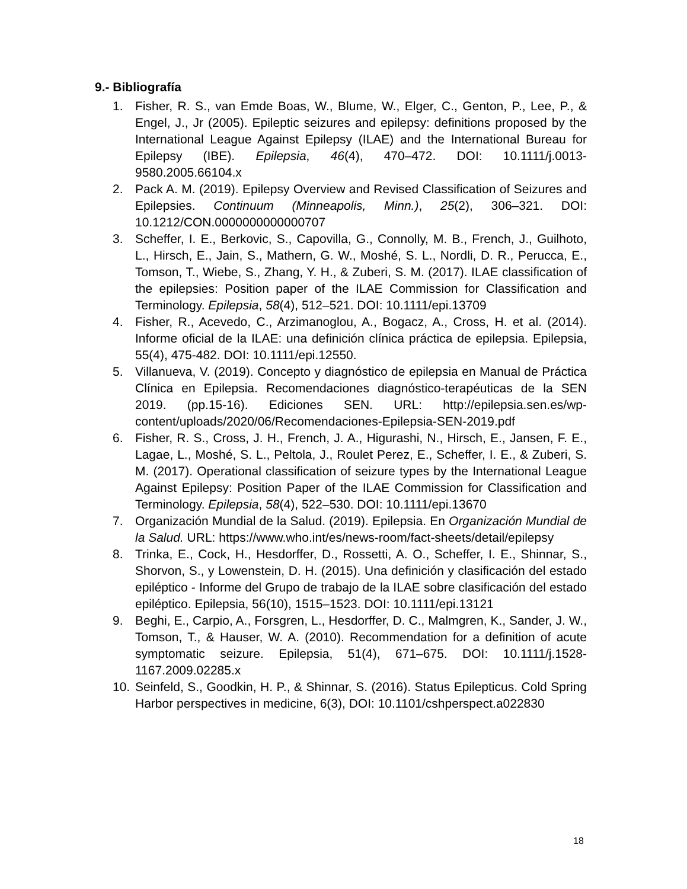9.- Bibliografía
1. Fisher, R. S., van Emde Boas, W., Blume, W., Elger, C., Genton, P., Lee, P., & Engel, J., Jr (2005). Epileptic seizures and epilepsy: definitions proposed by the International League Against Epilepsy (ILAE) and the International Bureau for Epilepsy (IBE). Epilepsia, 46(4), 470–472. DOI: 10.1111/j.0013-9580.2005.66104.x
2. Pack A. M. (2019). Epilepsy Overview and Revised Classification of Seizures and Epilepsies. Continuum (Minneapolis, Minn.), 25(2), 306–321. DOI: 10.1212/CON.0000000000000707
3. Scheffer, I. E., Berkovic, S., Capovilla, G., Connolly, M. B., French, J., Guilhoto, L., Hirsch, E., Jain, S., Mathern, G. W., Moshé, S. L., Nordli, D. R., Perucca, E., Tomson, T., Wiebe, S., Zhang, Y. H., & Zuberi, S. M. (2017). ILAE classification of the epilepsies: Position paper of the ILAE Commission for Classification and Terminology. Epilepsia, 58(4), 512–521. DOI: 10.1111/epi.13709
4. Fisher, R., Acevedo, C., Arzimanoglou, A., Bogacz, A., Cross, H. et al. (2014). Informe oficial de la ILAE: una definición clínica práctica de epilepsia. Epilepsia, 55(4), 475-482. DOI: 10.1111/epi.12550.
5. Villanueva, V. (2019). Concepto y diagnóstico de epilepsia en Manual de Práctica Clínica en Epilepsia. Recomendaciones diagnóstico-terapéuticas de la SEN 2019. (pp.15-16). Ediciones SEN. URL: http://epilepsia.sen.es/wp-content/uploads/2020/06/Recomendaciones-Epilepsia-SEN-2019.pdf
6. Fisher, R. S., Cross, J. H., French, J. A., Higurashi, N., Hirsch, E., Jansen, F. E., Lagae, L., Moshé, S. L., Peltola, J., Roulet Perez, E., Scheffer, I. E., & Zuberi, S. M. (2017). Operational classification of seizure types by the International League Against Epilepsy: Position Paper of the ILAE Commission for Classification and Terminology. Epilepsia, 58(4), 522–530. DOI: 10.1111/epi.13670
7. Organización Mundial de la Salud. (2019). Epilepsia. En Organización Mundial de la Salud. URL: https://www.who.int/es/news-room/fact-sheets/detail/epilepsy
8. Trinka, E., Cock, H., Hesdorffer, D., Rossetti, A. O., Scheffer, I. E., Shinnar, S., Shorvon, S., y Lowenstein, D. H. (2015). Una definición y clasificación del estado epiléptico - Informe del Grupo de trabajo de la ILAE sobre clasificación del estado epiléptico. Epilepsia, 56(10), 1515–1523. DOI: 10.1111/epi.13121
9. Beghi, E., Carpio, A., Forsgren, L., Hesdorffer, D. C., Malmgren, K., Sander, J. W., Tomson, T., & Hauser, W. A. (2010). Recommendation for a definition of acute symptomatic seizure. Epilepsia, 51(4), 671–675. DOI: 10.1111/j.1528-1167.2009.02285.x
10. Seinfeld, S., Goodkin, H. P., & Shinnar, S. (2016). Status Epilepticus. Cold Spring Harbor perspectives in medicine, 6(3), DOI: 10.1101/cshperspect.a022830
18